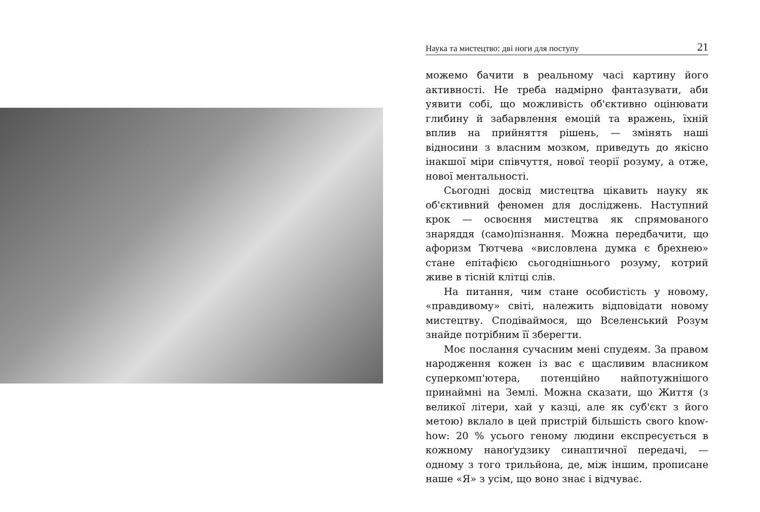Наука та мистецтво: дві ноги для поступу 21
можемо бачити в реальному часі картину його активності. Не треба надмірно фантазувати, аби уявити собі, що можливість об'єктивно оцінювати глибину й забарвлення емоцій та вражень, їхній вплив на прийняття рішень, — змінять наші відносини з власним мозком, приведуть до якісно інакшої міри співчуття, нової теорії розуму, а отже, нової ментальності.
Сьогодні досвід мистецтва цікавить науку як об'єктивний феномен для досліджень. Наступний крок — освоєння мистецтва як спрямованого знаряддя (само)пізнання. Можна передбачити, що афоризм Тютчева «висловлена думка є брехнею» стане епітафією сьогоднішнього розуму, котрий живе в тісній клітці слів.
На питання, чим стане особистість у новому, «правдивому» світі, належить відповідати новому мистецтву. Сподіваймося, що Вселенський Розум знайде потрібним її зберегти.
Моє послання сучасним мені спудеям. За правом народження кожен із вас є щасливим власником суперкомп'ютера, потенційно найпотужнішого принаймні на Землі. Можна сказати, що Життя (з великої літери, хай у казці, але як суб'єкт з його метою) вклало в цей пристрій більшість свого know-how: 20 % усього геному людини експресується в кожному наноґудзику синаптичної передачі, — одному з того трильйона, де, між іншим, прописане наше «Я» з усім, що воно знає і відчуває.